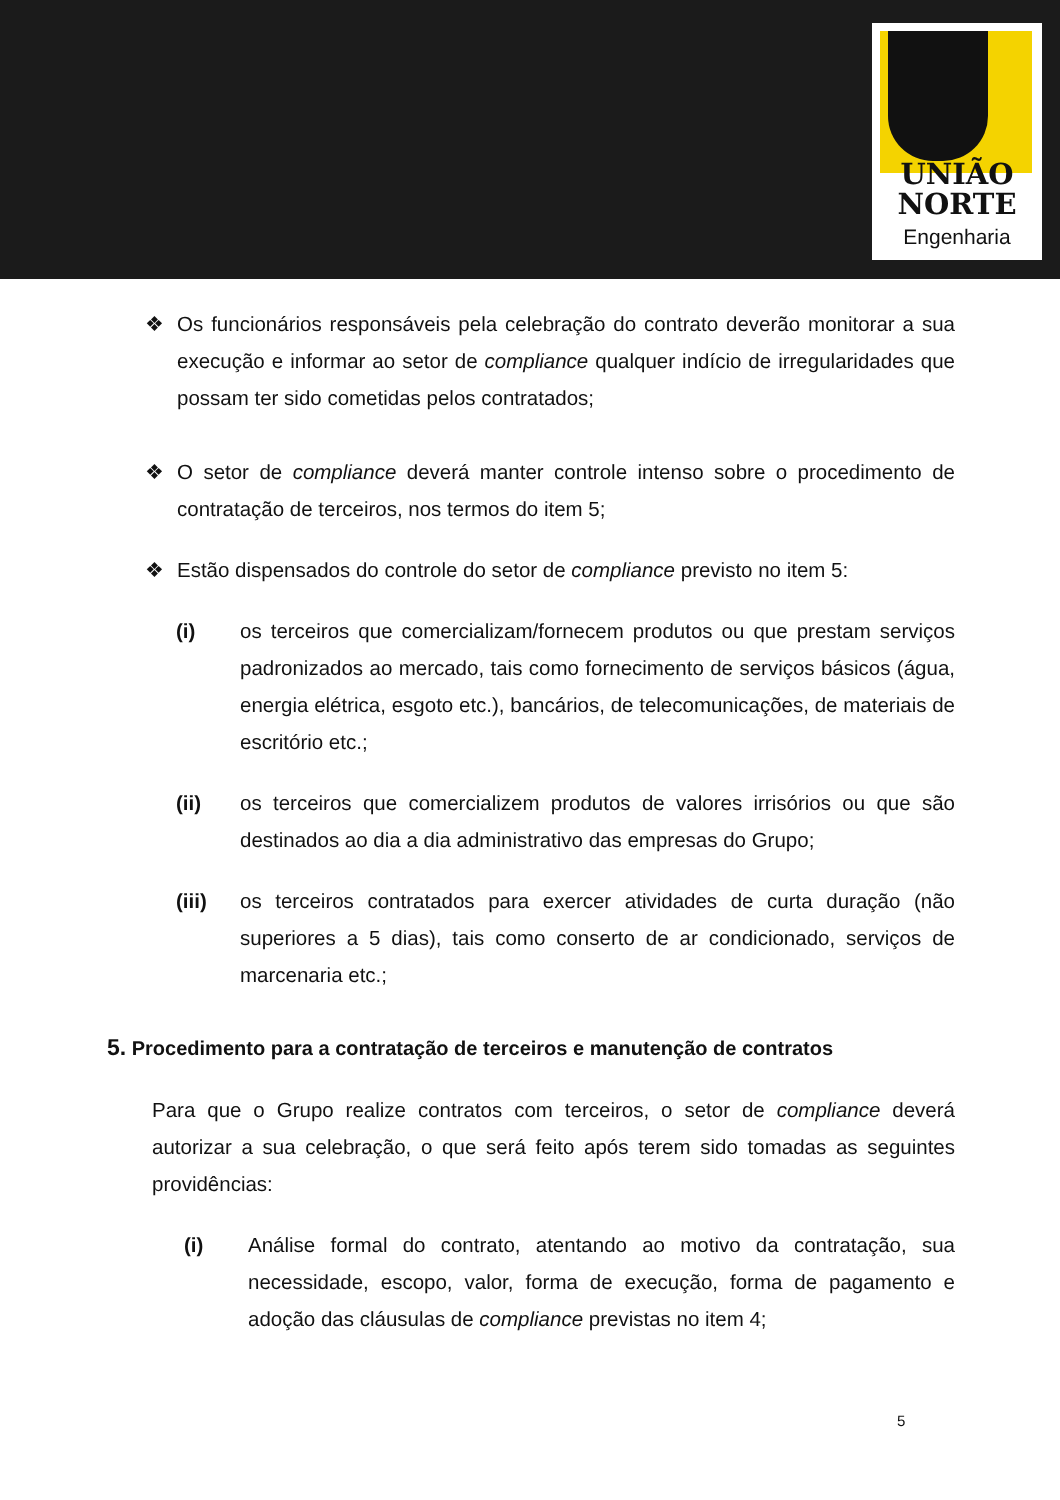UNIÃO
NORTE
Engenharia
❖ Os funcionários responsáveis pela celebração do contrato deverão monitorar a sua execução e informar ao setor de compliance qualquer indício de irregularidades que possam ter sido cometidas pelos contratados;
❖ O setor de compliance deverá manter controle intenso sobre o procedimento de contratação de terceiros, nos termos do item 5;
❖ Estão dispensados do controle do setor de compliance previsto no item 5:
(i) os terceiros que comercializam/fornecem produtos ou que prestam serviços padronizados ao mercado, tais como fornecimento de serviços básicos (água, energia elétrica, esgoto etc.), bancários, de telecomunicações, de materiais de escritório etc.;
(ii) os terceiros que comercializem produtos de valores irrisórios ou que são destinados ao dia a dia administrativo das empresas do Grupo;
(iii) os terceiros contratados para exercer atividades de curta duração (não superiores a 5 dias), tais como conserto de ar condicionado, serviços de marcenaria etc.;
5. Procedimento para a contratação de terceiros e manutenção de contratos
Para que o Grupo realize contratos com terceiros, o setor de compliance deverá autorizar a sua celebração, o que será feito após terem sido tomadas as seguintes providências:
(i) Análise formal do contrato, atentando ao motivo da contratação, sua necessidade, escopo, valor, forma de execução, forma de pagamento e adoção das cláusulas de compliance previstas no item 4;
5